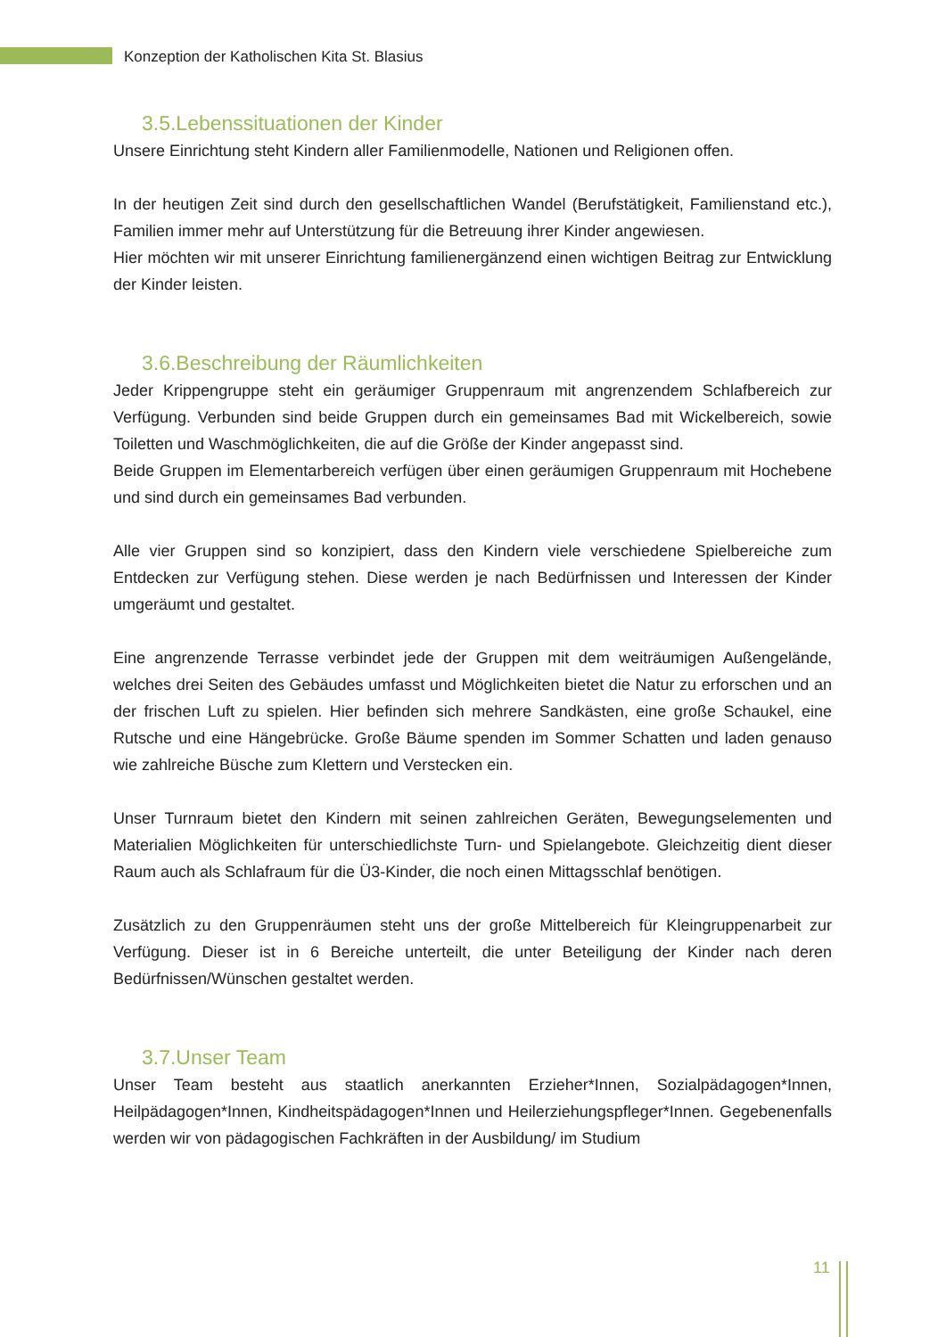Konzeption der Katholischen Kita St. Blasius
3.5.Lebenssituationen der Kinder
Unsere Einrichtung steht Kindern aller Familienmodelle, Nationen und Religionen offen.
In der heutigen Zeit sind durch den gesellschaftlichen Wandel (Berufstätigkeit, Familienstand etc.), Familien immer mehr auf Unterstützung für die Betreuung ihrer Kinder angewiesen.
Hier möchten wir mit unserer Einrichtung familienergänzend einen wichtigen Beitrag zur Entwicklung der Kinder leisten.
3.6.Beschreibung der Räumlichkeiten
Jeder Krippengruppe steht ein geräumiger Gruppenraum mit angrenzendem Schlafbereich zur Verfügung. Verbunden sind beide Gruppen durch ein gemeinsames Bad mit Wickelbereich, sowie Toiletten und Waschmöglichkeiten, die auf die Größe der Kinder angepasst sind.
Beide Gruppen im Elementarbereich verfügen über einen geräumigen Gruppenraum mit Hochebene und sind durch ein gemeinsames Bad verbunden.
Alle vier Gruppen sind so konzipiert, dass den Kindern viele verschiedene Spielbereiche zum Entdecken zur Verfügung stehen. Diese werden je nach Bedürfnissen und Interessen der Kinder umgeräumt und gestaltet.
Eine angrenzende Terrasse verbindet jede der Gruppen mit dem weiträumigen Außengelände, welches drei Seiten des Gebäudes umfasst und Möglichkeiten bietet die Natur zu erforschen und an der frischen Luft zu spielen. Hier befinden sich mehrere Sandkästen, eine große Schaukel, eine Rutsche und eine Hängebrücke. Große Bäume spenden im Sommer Schatten und laden genauso wie zahlreiche Büsche zum Klettern und Verstecken ein.
Unser Turnraum bietet den Kindern mit seinen zahlreichen Geräten, Bewegungselementen und Materialien Möglichkeiten für unterschiedlichste Turn- und Spielangebote. Gleichzeitig dient dieser Raum auch als Schlafraum für die Ü3-Kinder, die noch einen Mittagsschlaf benötigen.
Zusätzlich zu den Gruppenräumen steht uns der große Mittelbereich für Kleingruppenarbeit zur Verfügung. Dieser ist in 6 Bereiche unterteilt, die unter Beteiligung der Kinder nach deren Bedürfnissen/Wünschen gestaltet werden.
3.7.Unser Team
Unser Team besteht aus staatlich anerkannten Erzieher*Innen, Sozialpädagogen*Innen, Heilpädagogen*Innen, Kindheitspädagogen*Innen und Heilerziehungspfleger*Innen. Gegebenenfalls werden wir von pädagogischen Fachkräften in der Ausbildung/ im Studium
11